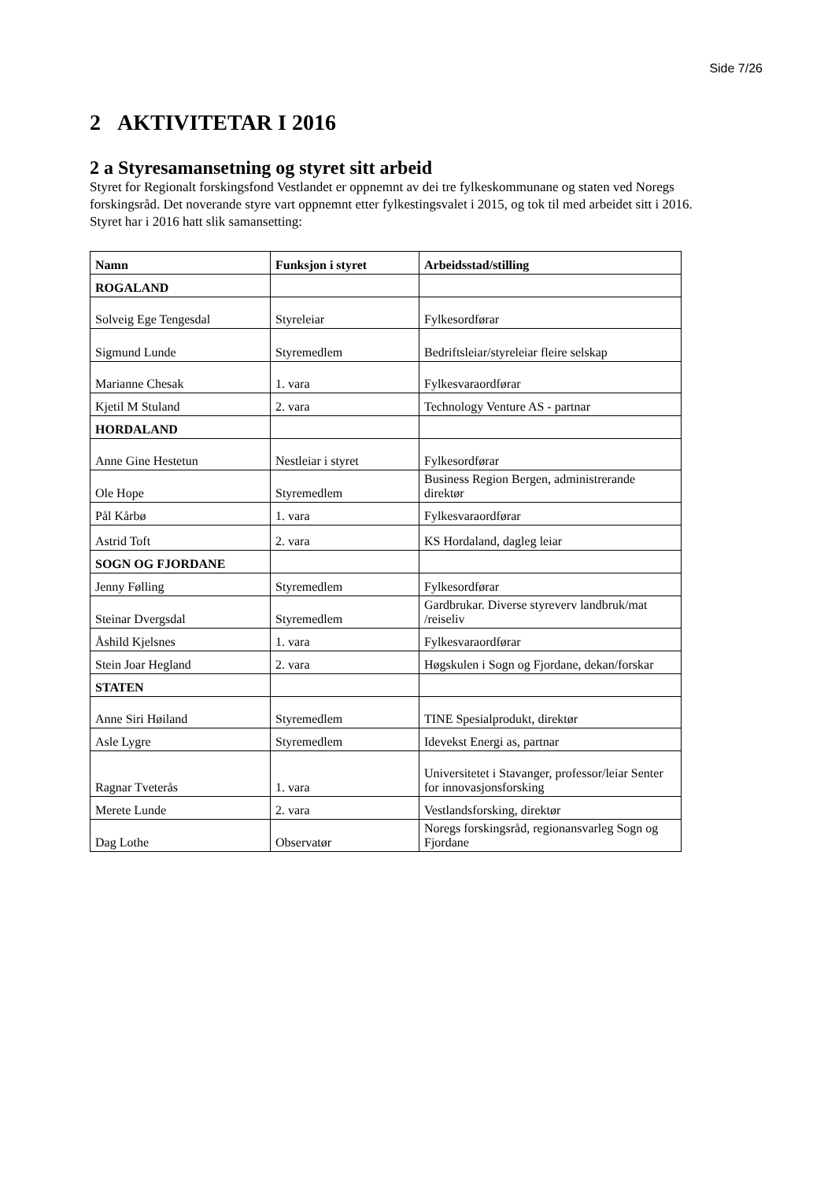Side 7/26
2 AKTIVITETAR I 2016
2 a Styresamansetning og styret sitt arbeid
Styret for Regionalt forskingsfond Vestlandet er oppnemnt av dei tre fylkeskommunane og staten ved Noregs forskingsråd. Det noverande styre vart oppnemnt etter fylkestingsvalet i 2015, og tok til med arbeidet sitt i 2016. Styret har i 2016 hatt slik samansetting:
| Namn | Funksjon i styret | Arbeidsstad/stilling |
| --- | --- | --- |
| ROGALAND | | |
| Solveig Ege Tengesdal | Styreleiar | Fylkesordførar |
| Sigmund Lunde | Styremedlem | Bedriftsleiar/styreleiar fleire selskap |
| Marianne Chesak | 1. vara | Fylkesvaraordførar |
| Kjetil M Stuland | 2. vara | Technology Venture AS - partnar |
| HORDALAND | | |
| Anne Gine Hestetun | Nestleiar i styret | Fylkesordførar |
| Ole Hope | Styremedlem | Business Region Bergen, administrerande direktør |
| Pål Kårbø | 1. vara | Fylkesvaraordførar |
| Astrid Toft | 2. vara | KS Hordaland, dagleg leiar |
| SOGN OG FJORDANE | | |
| Jenny Følling | Styremedlem | Fylkesordførar |
| Steinar Dvergsdal | Styremedlem | Gardbrukar. Diverse styreverv landbruk/mat /reiseliv |
| Åshild Kjelsnes | 1. vara | Fylkesvaraordførar |
| Stein Joar Hegland | 2. vara | Høgskulen i Sogn og Fjordane, dekan/forskar |
| STATEN | | |
| Anne Siri Høiland | Styremedlem | TINE Spesialprodukt, direktør |
| Asle Lygre | Styremedlem | Idevekst Energi as, partnar |
| Ragnar Tveterås | 1. vara | Universitetet i Stavanger, professor/leiar Senter for innovasjonsforsking |
| Merete Lunde | 2. vara | Vestlandsforsking, direktør |
| Dag Lothe | Observatør | Noregs forskingsråd, regionansvarleg Sogn og Fjordane |